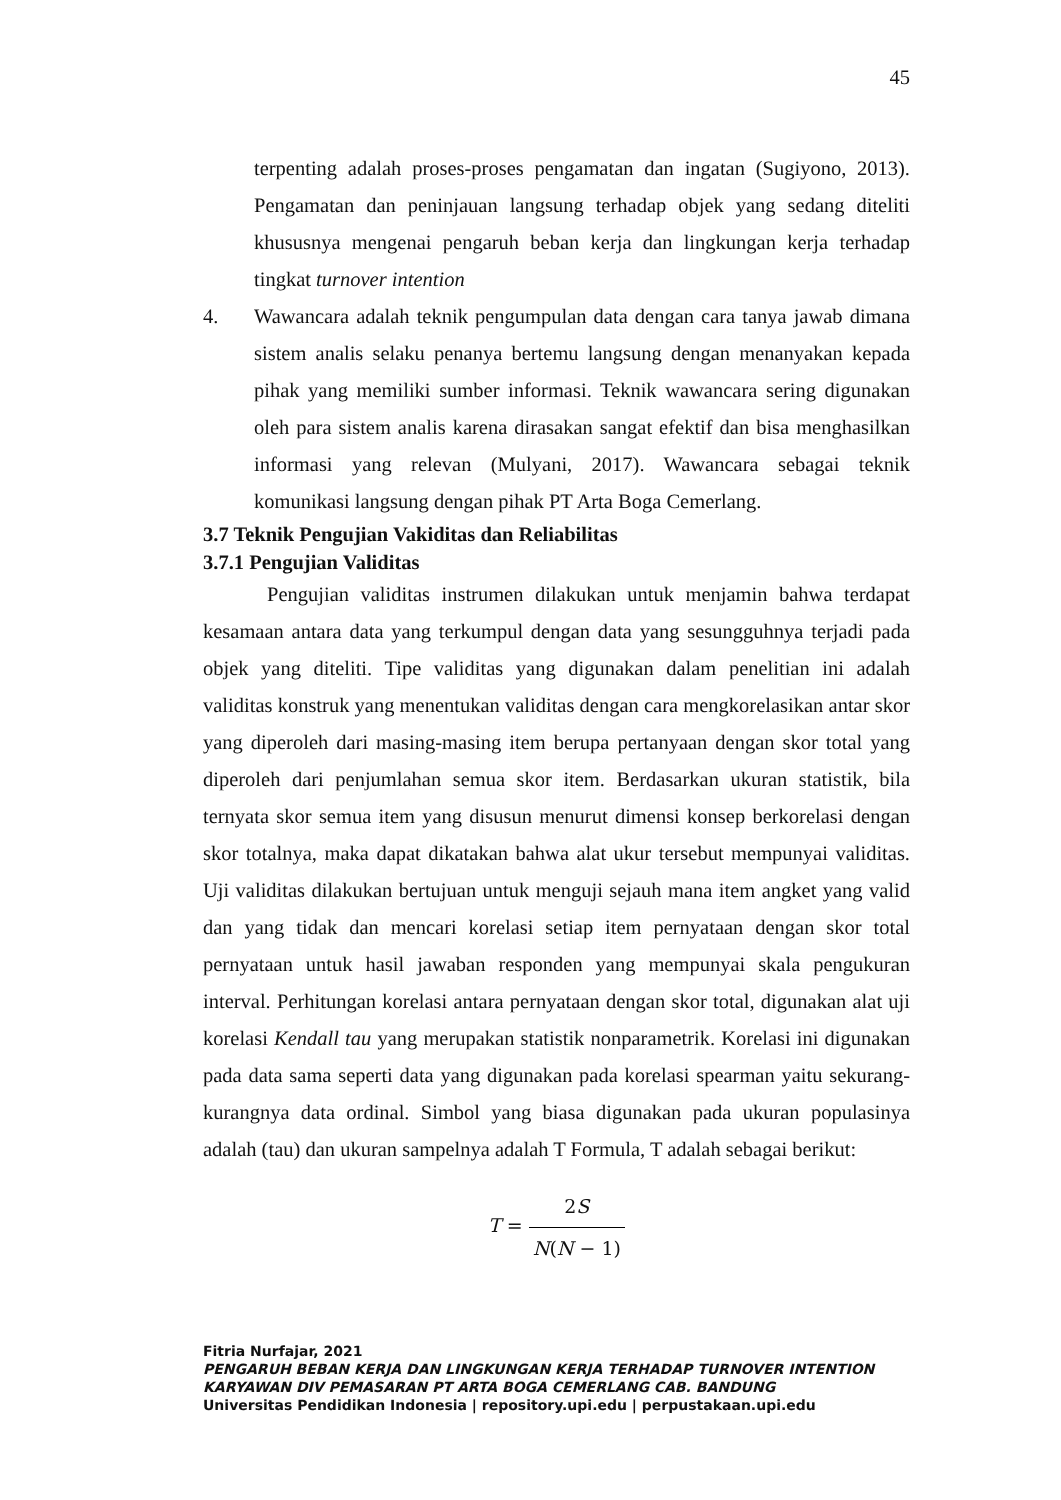45
terpenting adalah proses-proses pengamatan dan ingatan (Sugiyono, 2013). Pengamatan dan peninjauan langsung terhadap objek yang sedang diteliti khususnya mengenai pengaruh beban kerja dan lingkungan kerja terhadap tingkat turnover intention
4. Wawancara adalah teknik pengumpulan data dengan cara tanya jawab dimana sistem analis selaku penanya bertemu langsung dengan menanyakan kepada pihak yang memiliki sumber informasi. Teknik wawancara sering digunakan oleh para sistem analis karena dirasakan sangat efektif dan bisa menghasilkan informasi yang relevan (Mulyani, 2017). Wawancara sebagai teknik komunikasi langsung dengan pihak PT Arta Boga Cemerlang.
3.7 Teknik Pengujian Vakiditas dan Reliabilitas
3.7.1 Pengujian Validitas
Pengujian validitas instrumen dilakukan untuk menjamin bahwa terdapat kesamaan antara data yang terkumpul dengan data yang sesungguhnya terjadi pada objek yang diteliti. Tipe validitas yang digunakan dalam penelitian ini adalah validitas konstruk yang menentukan validitas dengan cara mengkorelasikan antar skor yang diperoleh dari masing-masing item berupa pertanyaan dengan skor total yang diperoleh dari penjumlahan semua skor item. Berdasarkan ukuran statistik, bila ternyata skor semua item yang disusun menurut dimensi konsep berkorelasi dengan skor totalnya, maka dapat dikatakan bahwa alat ukur tersebut mempunyai validitas. Uji validitas dilakukan bertujuan untuk menguji sejauh mana item angket yang valid dan yang tidak dan mencari korelasi setiap item pernyataan dengan skor total pernyataan untuk hasil jawaban responden yang mempunyai skala pengukuran interval. Perhitungan korelasi antara pernyataan dengan skor total, digunakan alat uji korelasi Kendall tau yang merupakan statistik nonparametrik. Korelasi ini digunakan pada data sama seperti data yang digunakan pada korelasi spearman yaitu sekurang-kurangnya data ordinal. Simbol yang biasa digunakan pada ukuran populasinya adalah (tau) dan ukuran sampelnya adalah T Formula, T adalah sebagai berikut:
T = 2S N(N − 1)
Fitria Nurfajar, 2021
PENGARUH BEBAN KERJA DAN LINGKUNGAN KERJA TERHADAP TURNOVER INTENTION
KARYAWAN DIV PEMASARAN PT ARTA BOGA CEMERLANG CAB. BANDUNG
Universitas Pendidikan Indonesia | repository.upi.edu | perpustakaan.upi.edu